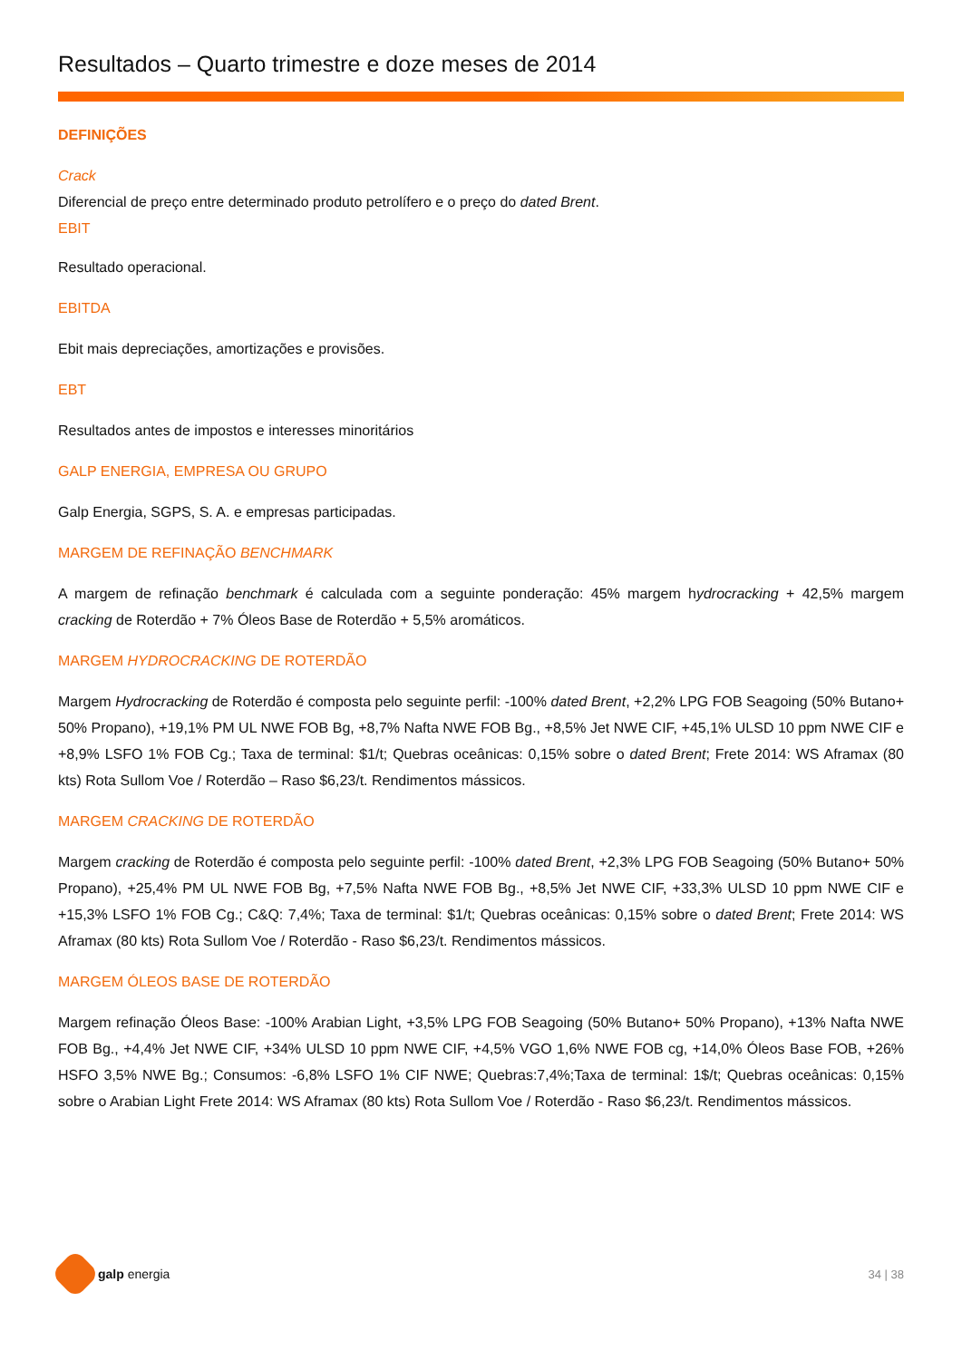Resultados – Quarto trimestre e doze meses de 2014
DEFINIÇÕES
Crack
Diferencial de preço entre determinado produto petrolífero e o preço do dated Brent.
EBIT
Resultado operacional.
EBITDA
Ebit mais depreciações, amortizações e provisões.
EBT
Resultados antes de impostos e interesses minoritários
GALP ENERGIA, EMPRESA OU GRUPO
Galp Energia, SGPS, S. A. e empresas participadas.
MARGEM DE REFINAÇÃO BENCHMARK
A margem de refinação benchmark é calculada com a seguinte ponderação: 45% margem hydrocracking + 42,5% margem cracking de Roterdão + 7% Óleos Base de Roterdão + 5,5% aromáticos.
MARGEM HYDROCRACKING DE ROTERDÃO
Margem Hydrocracking de Roterdão é composta pelo seguinte perfil: -100% dated Brent, +2,2% LPG FOB Seagoing (50% Butano+ 50% Propano), +19,1% PM UL NWE FOB Bg, +8,7% Nafta NWE FOB Bg., +8,5% Jet NWE CIF, +45,1% ULSD 10 ppm NWE CIF e +8,9% LSFO 1% FOB Cg.; Taxa de terminal: $1/t; Quebras oceânicas: 0,15% sobre o dated Brent; Frete 2014: WS Aframax (80 kts) Rota Sullom Voe / Roterdão – Raso $6,23/t. Rendimentos mássicos.
MARGEM CRACKING DE ROTERDÃO
Margem cracking de Roterdão é composta pelo seguinte perfil: -100% dated Brent, +2,3% LPG FOB Seagoing (50% Butano+ 50% Propano), +25,4% PM UL NWE FOB Bg, +7,5% Nafta NWE FOB Bg., +8,5% Jet NWE CIF, +33,3% ULSD 10 ppm NWE CIF e +15,3% LSFO 1% FOB Cg.; C&Q: 7,4%; Taxa de terminal: $1/t; Quebras oceânicas: 0,15% sobre o dated Brent; Frete 2014: WS Aframax (80 kts) Rota Sullom Voe / Roterdão - Raso $6,23/t. Rendimentos mássicos.
MARGEM ÓLEOS BASE DE ROTERDÃO
Margem refinação Óleos Base: -100% Arabian Light, +3,5% LPG FOB Seagoing (50% Butano+ 50% Propano), +13% Nafta NWE FOB Bg., +4,4% Jet NWE CIF, +34% ULSD 10 ppm NWE CIF, +4,5% VGO 1,6% NWE FOB cg, +14,0% Óleos Base FOB, +26% HSFO 3,5% NWE Bg.; Consumos: -6,8% LSFO 1% CIF NWE; Quebras:7,4%;Taxa de terminal: 1$/t; Quebras oceânicas: 0,15% sobre o Arabian Light Frete 2014: WS Aframax (80 kts) Rota Sullom Voe / Roterdão - Raso $6,23/t. Rendimentos mássicos.
galp energia 34 | 38